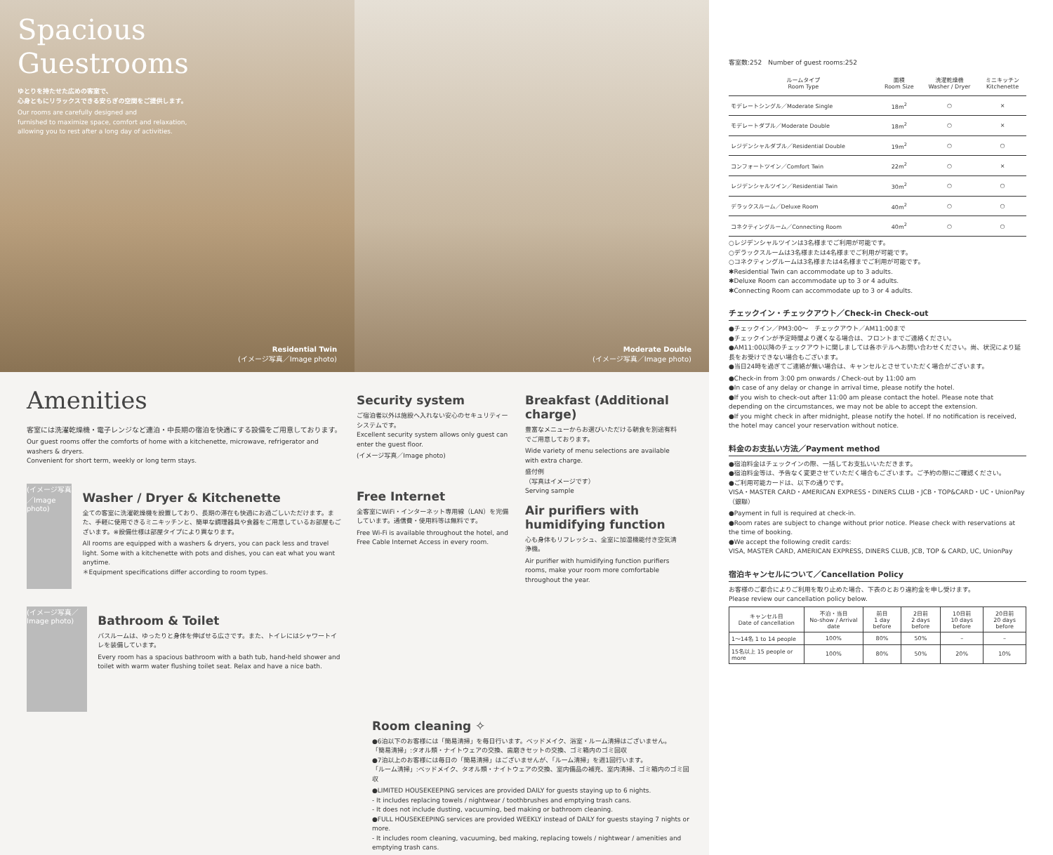Spacious
Guestrooms
ゆとりを持たせた広めの客室で、
心身ともにリラックスできる安らぎの空間をご提供します。
Our rooms are carefully designed and
furnished to maximize space, comfort and relaxation,
allowing you to rest after a long day of activities.
Residential Twin
(イメージ写真／Image photo)
Moderate Double
(イメージ写真／Image photo)
Amenities
客室には洗濯乾燥機・電子レンジなど連泊・中長期の宿泊を快適にする設備をご用意しております。
Our guest rooms offer the comforts of home with a kitchenette, microwave, refrigerator and washers & dryers.
Convenient for short term, weekly or long term stays.
(イメージ写真／Image photo)
Washer / Dryer & Kitchenette
全ての客室に洗濯乾燥機を設置しており、長期の滞在も快適にお過ごしいただけます。また、手軽に使用できるミニキッチンと、簡単な調理器具や食器をご用意しているお部屋もございます。※設備仕様は部屋タイプにより異なります。
All rooms are equipped with a washers & dryers, you can pack less and travel light. Some with a kitchenette with pots and dishes, you can eat what you want anytime.
＊Equipment specifications differ according to room types.
(イメージ写真／Image photo)
Bathroom & Toilet
バスルームは、ゆったりと身体を伸ばせる広さです。また、トイレにはシャワートイレを装備しています。
Every room has a spacious bathroom with a bath tub, hand-held shower and toilet with warm water flushing toilet seat. Relax and have a nice bath.
Security system
ご宿泊者以外は施設へ入れない安心のセキュリティーシステムです。
Excellent security system allows only guest can enter the guest floor.
(イメージ写真／Image photo)
Free Internet
全客室にWiFi・インターネット専用線（LAN）を完備しています。通信費・使用料等は無料です。
Free Wi-Fi is available throughout the hotel, and Free Cable Internet Access in every room.
Breakfast (Additional charge)
豊富なメニューからお選びいただける朝食を別途有料でご用意しております。
Wide variety of menu selections are available with extra charge.
盛付例
（写真はイメージです）
Serving sample
Air purifiers with humidifying function
心も身体もリフレッシュ、全室に加湿機能付き空気清浄機。
Air purifier with humidifying function purifiers rooms, make your room more comfortable throughout the year.
Room cleaning ✧
●6泊以下のお客様には「簡易清掃」を毎日行います。ベッドメイク、浴室・ルーム清掃はございません。
「簡易清掃」:タオル類・ナイトウェアの交換、歯磨きセットの交換、ゴミ箱内のゴミ回収
●7泊以上のお客様には毎日の「簡易清掃」はございませんが、「ルーム清掃」を週1回行います。
「ルーム清掃」:ベッドメイク、タオル類・ナイトウェアの交換、室内備品の補充、室内清掃、ゴミ箱内のゴミ回収
●LIMITED HOUSEKEEPING services are provided DAILY for guests staying up to 6 nights.
- It includes replacing towels / nightwear / toothbrushes and emptying trash cans.
- It does not include dusting, vacuuming, bed making or bathroom cleaning.
●FULL HOUSEKEEPING services are provided WEEKLY instead of DAILY for guests staying 7 nights or more.
- It includes room cleaning, vacuuming, bed making, replacing towels / nightwear / amenities and emptying trash cans.
客室数:252　Number of guest rooms:252
| ルームタイプ Room Type | 面積 Room Size | 洗濯乾燥機 Washer / Dryer | ミニキッチン Kitchenette |
| --- | --- | --- | --- |
| モデレートシングル／Moderate Single | 18m<sup>2</sup> | ○ | × |
| モデレートダブル／Moderate Double | 18m<sup>2</sup> | ○ | × |
| レジデンシャルダブル／Residential Double | 19m<sup>2</sup> | ○ | ○ |
| コンフォートツイン／Comfort Twin | 22m<sup>2</sup> | ○ | × |
| レジデンシャルツイン／Residential Twin | 30m<sup>2</sup> | ○ | ○ |
| デラックスルーム／Deluxe Room | 40m<sup>2</sup> | ○ | ○ |
| コネクティングルーム／Connecting Room | 40m<sup>2</sup> | ○ | ○ |
○レジデンシャルツインは3名様までご利用が可能です。
○デラックスルームは3名様または4名様までご利用が可能です。
○コネクティングルームは3名様または4名様までご利用が可能です。
✱Residential Twin can accommodate up to 3 adults.
✱Deluxe Room can accommodate up to 3 or 4 adults.
✱Connecting Room can accommodate up to 3 or 4 adults.
チェックイン・チェックアウト／Check-in Check-out
●チェックイン／PM3:00〜　チェックアウト／AM11:00まで
●チェックインが予定時間より遅くなる場合は、フロントまでご連絡ください。
●AM11:00以降のチェックアウトに関しましては各ホテルへお問い合わせください。尚、状況により延長をお受けできない場合もございます。
●当日24時を過ぎてご連絡が無い場合は、キャンセルとさせていただく場合がございます。
●Check-in from 3:00 pm onwards / Check-out by 11:00 am
●In case of any delay or change in arrival time, please notify the hotel.
●If you wish to check-out after 11:00 am please contact the hotel. Please note that depending on the circumstances, we may not be able to accept the extension.
●If you might check in after midnight, please notify the hotel. If no notification is received, the hotel may cancel your reservation without notice.
料金のお支払い方法／Payment method
●宿泊料金はチェックインの際、一括してお支払いいただきます。
●宿泊料金等は、予告なく変更させていただく場合もございます。ご予約の際にご確認ください。
●ご利用可能カードは、以下の通りです。
VISA・MASTER CARD・AMERICAN EXPRESS・DINERS CLUB・JCB・TOP&CARD・UC・UnionPay（銀聯）
●Payment in full is required at check-in.
●Room rates are subject to change without prior notice. Please check with reservations at the time of booking.
●We accept the following credit cards:
VISA, MASTER CARD, AMERICAN EXPRESS, DINERS CLUB, JCB, TOP & CARD, UC, UnionPay
宿泊キャンセルについて／Cancellation Policy
お客様のご都合によりご利用を取り止めた場合、下表のとおり違約金を申し受けます。
Please review our cancellation policy below.
| キャンセル日 Date of cancellation | 不泊・当日 No-show / Arrival date | 前日 1 day before | 2日前 2 days before | 10日前 10 days before | 20日前 20 days before |
| --- | --- | --- | --- | --- | --- |
| 1〜14名 1 to 14 people | 100% | 80% | 50% | – | – |
| 15名以上 15 people or more | 100% | 80% | 50% | 20% | 10% |